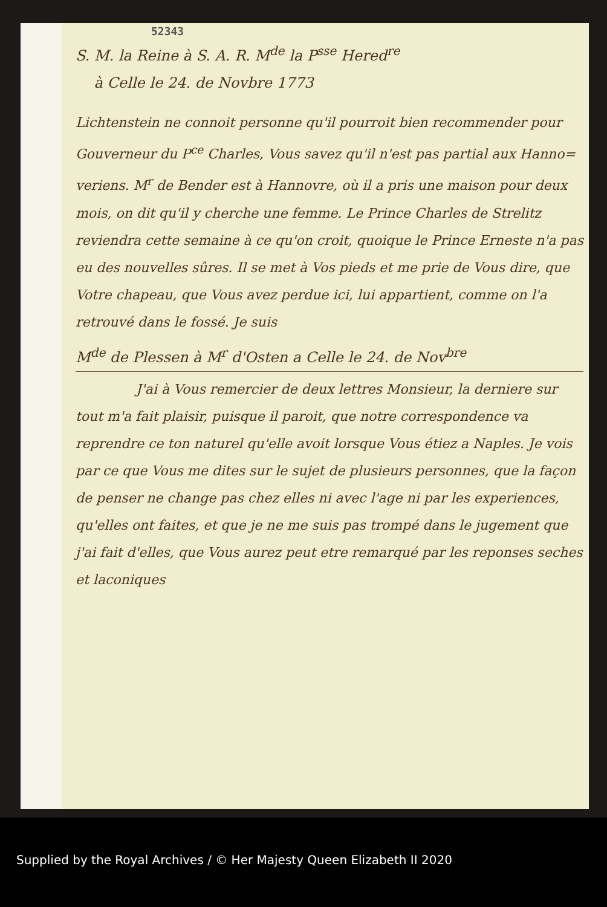52343
S. M. la Reine à S. A. R. M<sup>de</sup> la P<sup>sse</sup> Hered<sup>re</sup>
à Celle le 24. de Novbre 1773
Lichtenstein ne connoit personne qu'il pourroit bien recommender pour Gouverneur du P<sup>ce</sup> Charles, Vous savez qu'il n'est pas partial aux Hanno= veriens. M<sup>r</sup> de Bender est à Hannovre, où il a pris une maison pour deux mois, on dit qu'il y cherche une femme. Le Prince Charles de Strelitz reviendra cette semaine à ce qu'on croit, quoique le Prince Erneste n'a pas eu des nouvelles sûres. Il se met à Vos pieds et me prie de Vous dire, que Votre chapeau, que Vous avez perdue ici, lui appartient, comme on l'a retrouvé dans le fossé. Je suis
M<sup>de</sup> de Plessen à M<sup>r</sup> d'Osten a Celle le 24. de Nov<sup>bre</sup>
J'ai à Vous remercier de deux lettres Monsieur, la derniere sur tout m'a fait plaisir, puisque il paroit, que notre correspondence va reprendre ce ton naturel qu'elle avoit lorsque Vous étiez a Naples. Je vois par ce que Vous me dites sur le sujet de plusieurs personnes, que la façon de penser ne change pas chez elles ni avec l'age ni par les experiences, qu'elles ont faites, et que je ne me suis pas trompé dans le jugement que j'ai fait d'elles, que Vous aurez peut etre remarqué par les reponses seches et laconiques
Supplied by the Royal Archives / © Her Majesty Queen Elizabeth II 2020